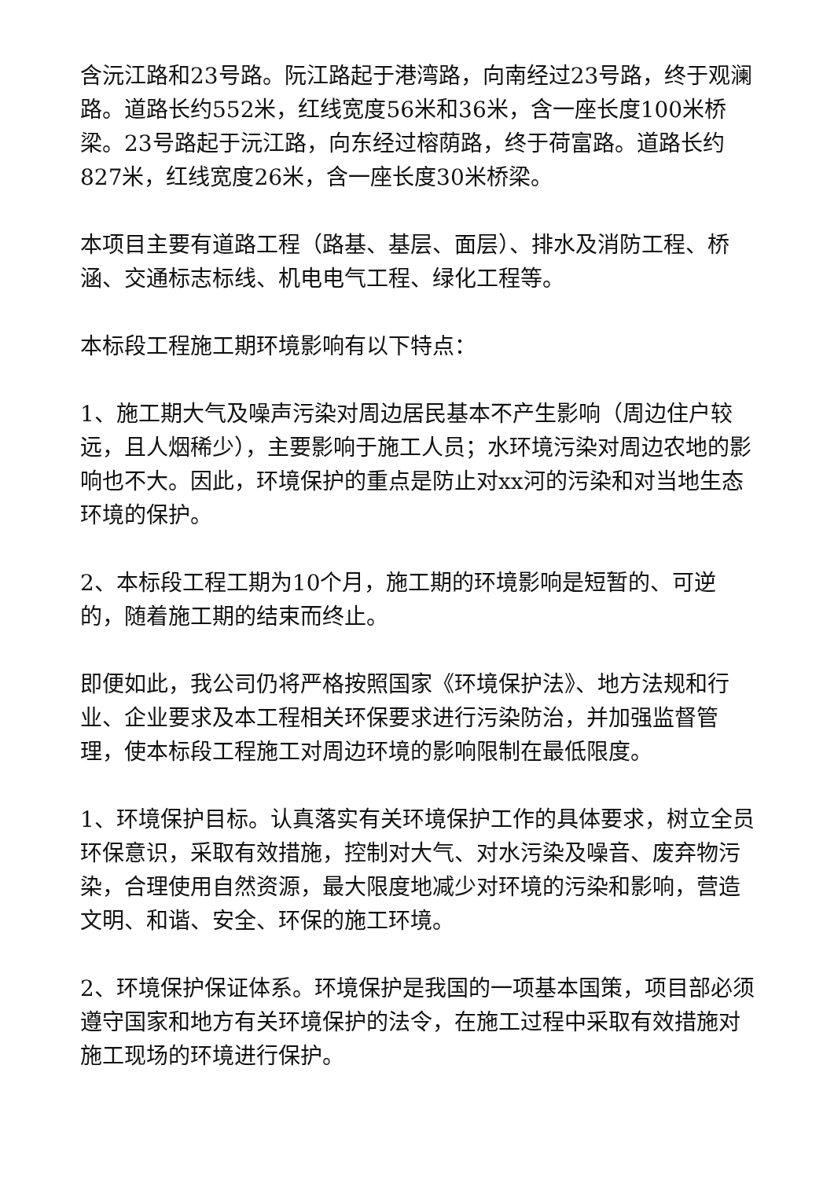含沅江路和23号路。阮江路起于港湾路，向南经过23号路，终于观澜路。道路长约552米，红线宽度56米和36米，含一座长度100米桥梁。23号路起于沅江路，向东经过榕荫路，终于荷富路。道路长约827米，红线宽度26米，含一座长度30米桥梁。
本项目主要有道路工程（路基、基层、面层）、排水及消防工程、桥涵、交通标志标线、机电电气工程、绿化工程等。
本标段工程施工期环境影响有以下特点：
1、施工期大气及噪声污染对周边居民基本不产生影响（周边住户较远，且人烟稀少），主要影响于施工人员；水环境污染对周边农地的影响也不大。因此，环境保护的重点是防止对xx河的污染和对当地生态环境的保护。
2、本标段工程工期为10个月，施工期的环境影响是短暂的、可逆的，随着施工期的结束而终止。
即便如此，我公司仍将严格按照国家《环境保护法》、地方法规和行业、企业要求及本工程相关环保要求进行污染防治，并加强监督管理，使本标段工程施工对周边环境的影响限制在最低限度。
1、环境保护目标。认真落实有关环境保护工作的具体要求，树立全员环保意识，采取有效措施，控制对大气、对水污染及噪音、废弃物污染，合理使用自然资源，最大限度地减少对环境的污染和影响，营造文明、和谐、安全、环保的施工环境。
2、环境保护保证体系。环境保护是我国的一项基本国策，项目部必须遵守国家和地方有关环境保护的法令，在施工过程中采取有效措施对施工现场的环境进行保护。